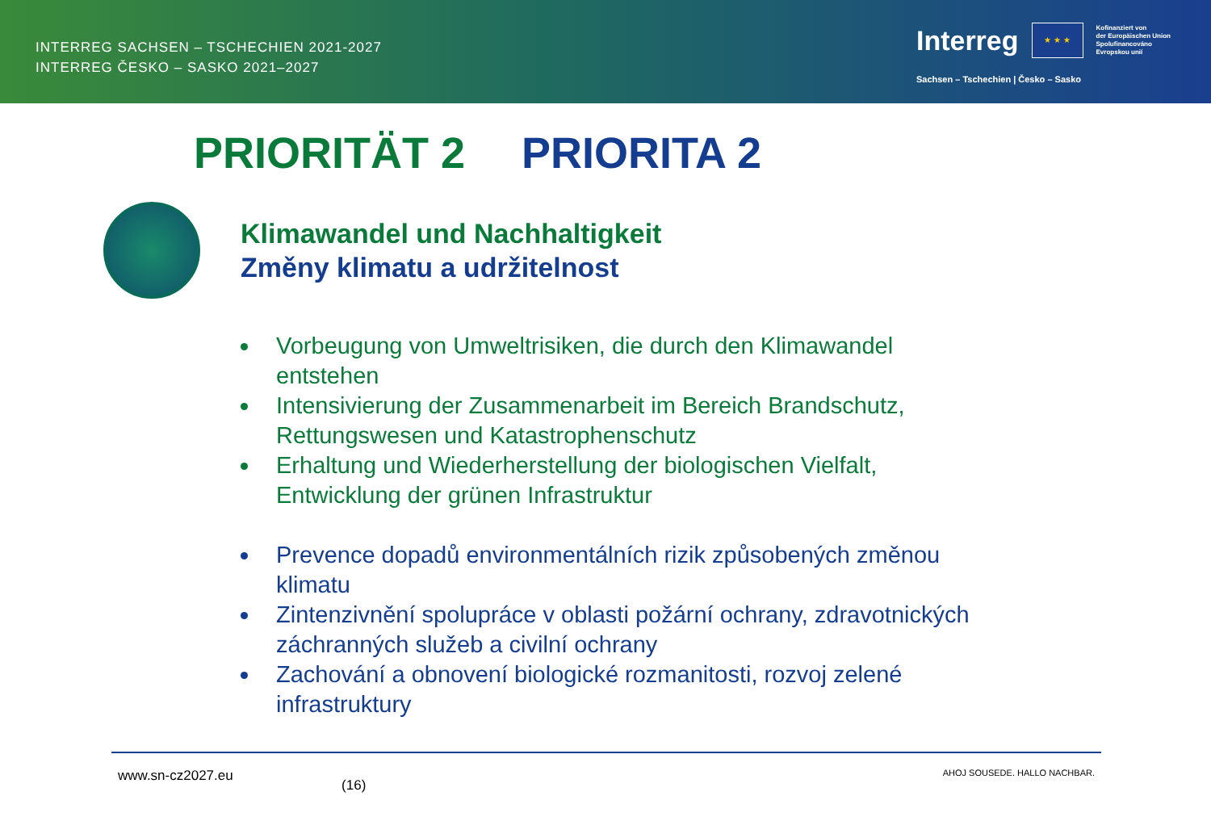INTERREG SACHSEN – TSCHECHIEN 2021-2027
INTERREG ČESKO – SASKO 2021–2027
Interreg
★ ★ ★
Kofinanziert von
der Europäischen Union
Spolufinancováno
Evropskou unií
Sachsen – Tschechien | Česko – Sasko
PRIORITÄT 2 PRIORITA 2
Klimawandel und Nachhaltigkeit
Změny klimatu a udržitelnost
Vorbeugung von Umweltrisiken, die durch den Klimawandel entstehen
Intensivierung der Zusammenarbeit im Bereich Brandschutz, Rettungswesen und Katastrophenschutz
Erhaltung und Wiederherstellung der biologischen Vielfalt, Entwicklung der grünen Infrastruktur
Prevence dopadů environmentálních rizik způsobených změnou klimatu
Zintenzivnění spolupráce v oblasti požární ochrany, zdravotnických záchranných služeb a civilní ochrany
Zachování a obnovení biologické rozmanitosti, rozvoj zelené infrastruktury
www.sn-cz2027.eu (16) AHOJ SOUSEDE. HALLO NACHBAR.